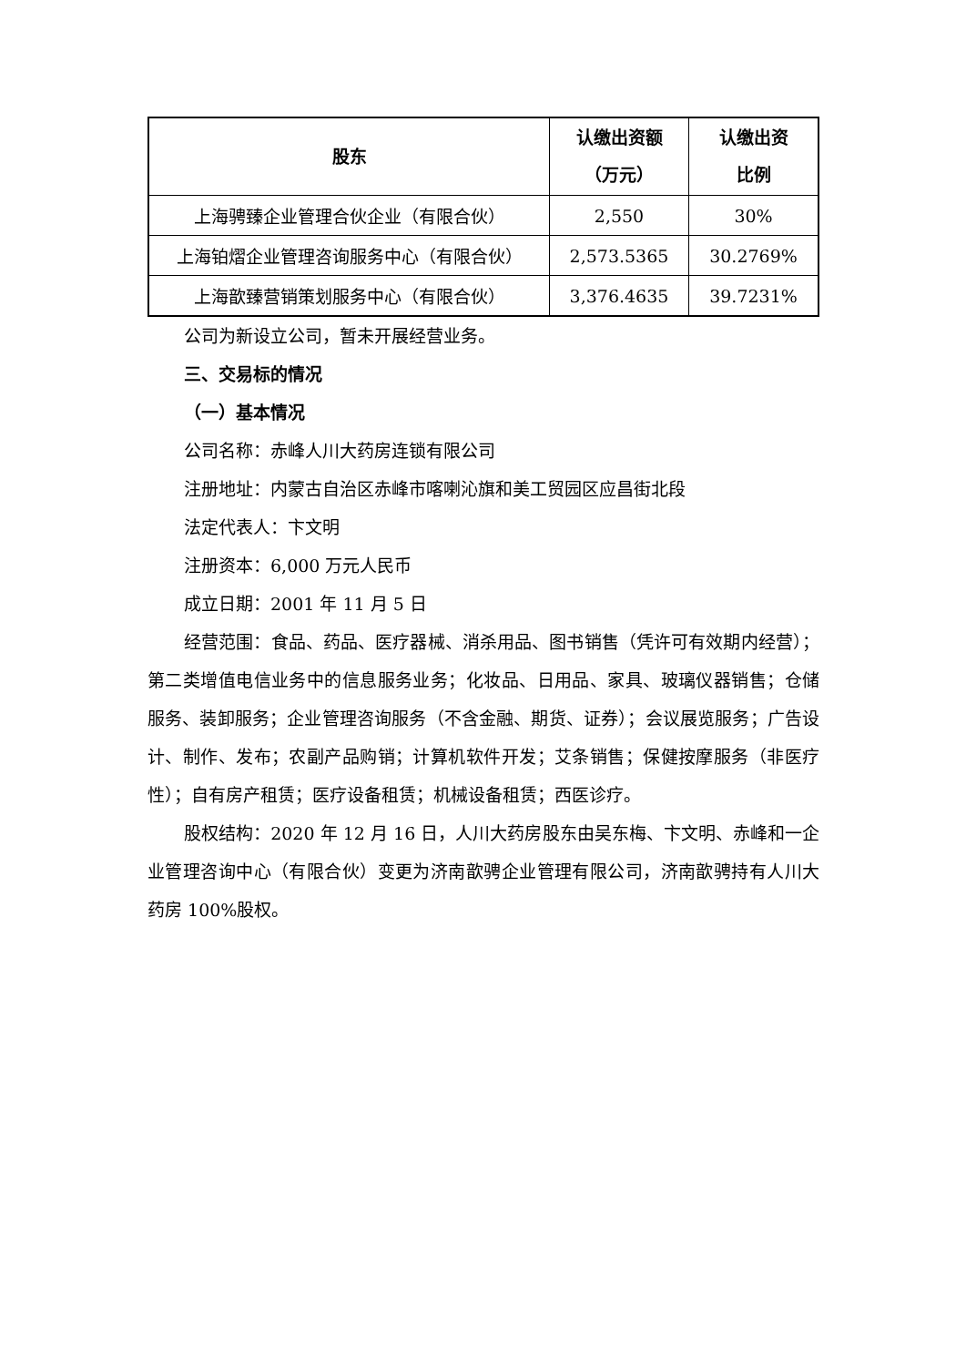| 股东 | 认缴出资额 （万元） | 认缴出资 比例 |
| --- | --- | --- |
| 上海骋臻企业管理合伙企业（有限合伙） | 2,550 | 30% |
| 上海铂熠企业管理咨询服务中心（有限合伙） | 2,573.5365 | 30.2769% |
| 上海歆臻营销策划服务中心（有限合伙） | 3,376.4635 | 39.7231% |
公司为新设立公司，暂未开展经营业务。
三、交易标的情况
（一）基本情况
公司名称：赤峰人川大药房连锁有限公司
注册地址：内蒙古自治区赤峰市喀喇沁旗和美工贸园区应昌街北段
法定代表人：卞文明
注册资本：6,000 万元人民币
成立日期：2001 年 11 月 5 日
经营范围：食品、药品、医疗器械、消杀用品、图书销售（凭许可有效期内经营）；第二类增值电信业务中的信息服务业务；化妆品、日用品、家具、玻璃仪器销售；仓储服务、装卸服务；企业管理咨询服务（不含金融、期货、证券）；会议展览服务；广告设计、制作、发布；农副产品购销；计算机软件开发；艾条销售；保健按摩服务（非医疗性）；自有房产租赁；医疗设备租赁；机械设备租赁；西医诊疗。
股权结构：2020 年 12 月 16 日，人川大药房股东由吴东梅、卞文明、赤峰和一企业管理咨询中心（有限合伙）变更为济南歆骋企业管理有限公司，济南歆骋持有人川大药房 100%股权。